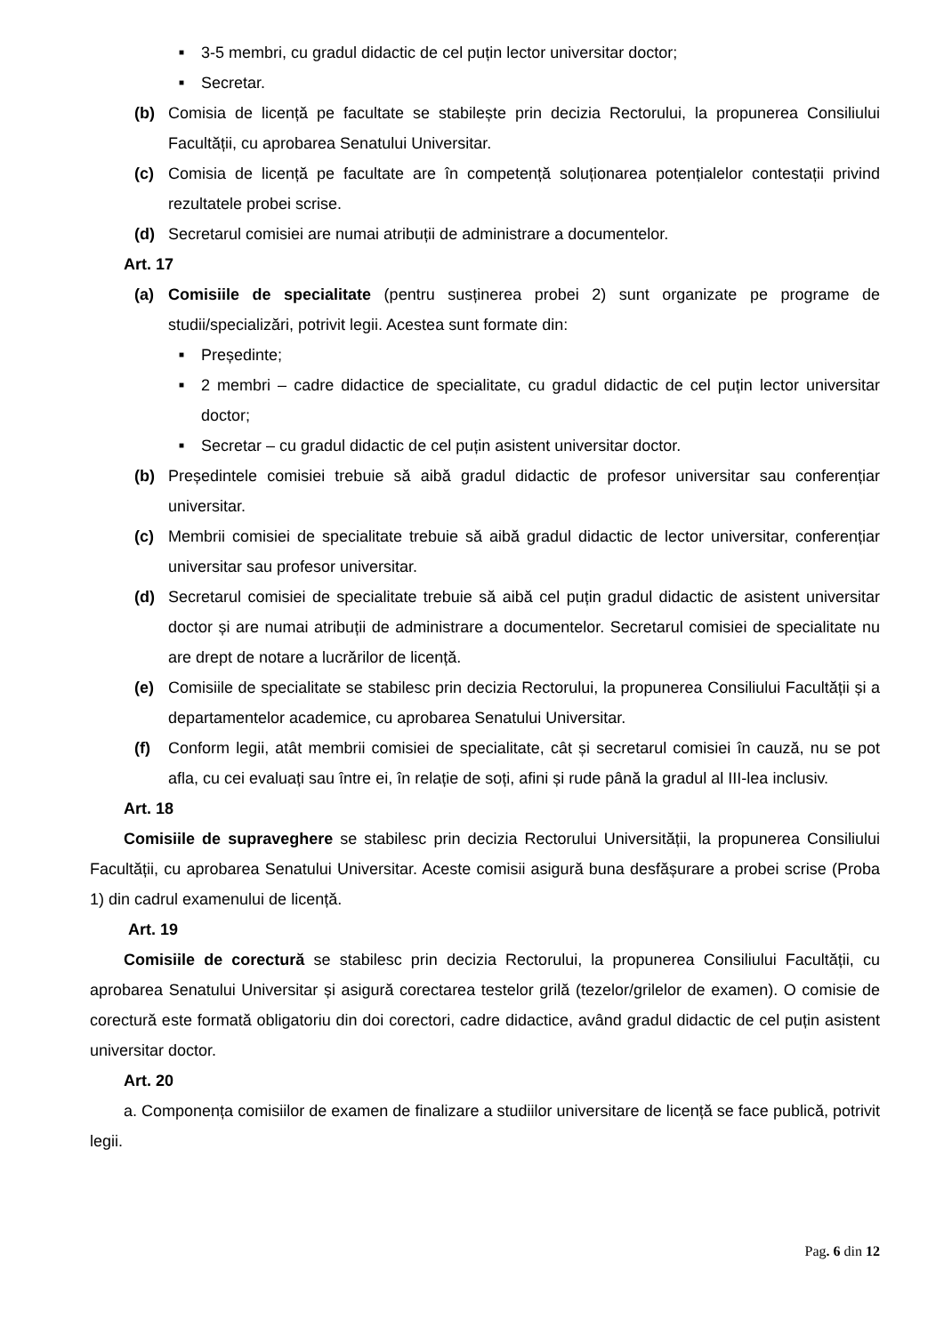■ 3-5 membri, cu gradul didactic de cel puțin lector universitar doctor;
■ Secretar.
(b) Comisia de licență pe facultate se stabilește prin decizia Rectorului, la propunerea Consiliului Facultății, cu aprobarea Senatului Universitar.
(c) Comisia de licență pe facultate are în competență soluționarea potențialelor contestații privind rezultatele probei scrise.
(d) Secretarul comisiei are numai atribuții de administrare a documentelor.
Art. 17
(a) Comisiile de specialitate (pentru susținerea probei 2) sunt organizate pe programe de studii/specializări, potrivit legii. Acestea sunt formate din:
■ Președinte;
■ 2 membri – cadre didactice de specialitate, cu gradul didactic de cel puțin lector universitar doctor;
■ Secretar – cu gradul didactic de cel puțin asistent universitar doctor.
(b) Președintele comisiei trebuie să aibă gradul didactic de profesor universitar sau conferențiar universitar.
(c) Membrii comisiei de specialitate trebuie să aibă gradul didactic de lector universitar, conferențiar universitar sau profesor universitar.
(d) Secretarul comisiei de specialitate trebuie să aibă cel puțin gradul didactic de asistent universitar doctor și are numai atribuții de administrare a documentelor. Secretarul comisiei de specialitate nu are drept de notare a lucrărilor de licență.
(e) Comisiile de specialitate se stabilesc prin decizia Rectorului, la propunerea Consiliului Facultății și a departamentelor academice, cu aprobarea Senatului Universitar.
(f) Conform legii, atât membrii comisiei de specialitate, cât și secretarul comisiei în cauză, nu se pot afla, cu cei evaluați sau între ei, în relație de soți, afini și rude până la gradul al III-lea inclusiv.
Art. 18
Comisiile de supraveghere se stabilesc prin decizia Rectorului Universității, la propunerea Consiliului Facultății, cu aprobarea Senatului Universitar. Aceste comisii asigură buna desfășurare a probei scrise (Proba 1) din cadrul examenului de licență.
Art. 19
Comisiile de corectură se stabilesc prin decizia Rectorului, la propunerea Consiliului Facultății, cu aprobarea Senatului Universitar și asigură corectarea testelor grilă (tezelor/grilelor de examen). O comisie de corectură este formată obligatoriu din doi corectori, cadre didactice, având gradul didactic de cel puțin asistent universitar doctor.
Art. 20
a. Componența comisiilor de examen de finalizare a studiilor universitare de licență se face publică, potrivit legii.
Pag. 6 din 12